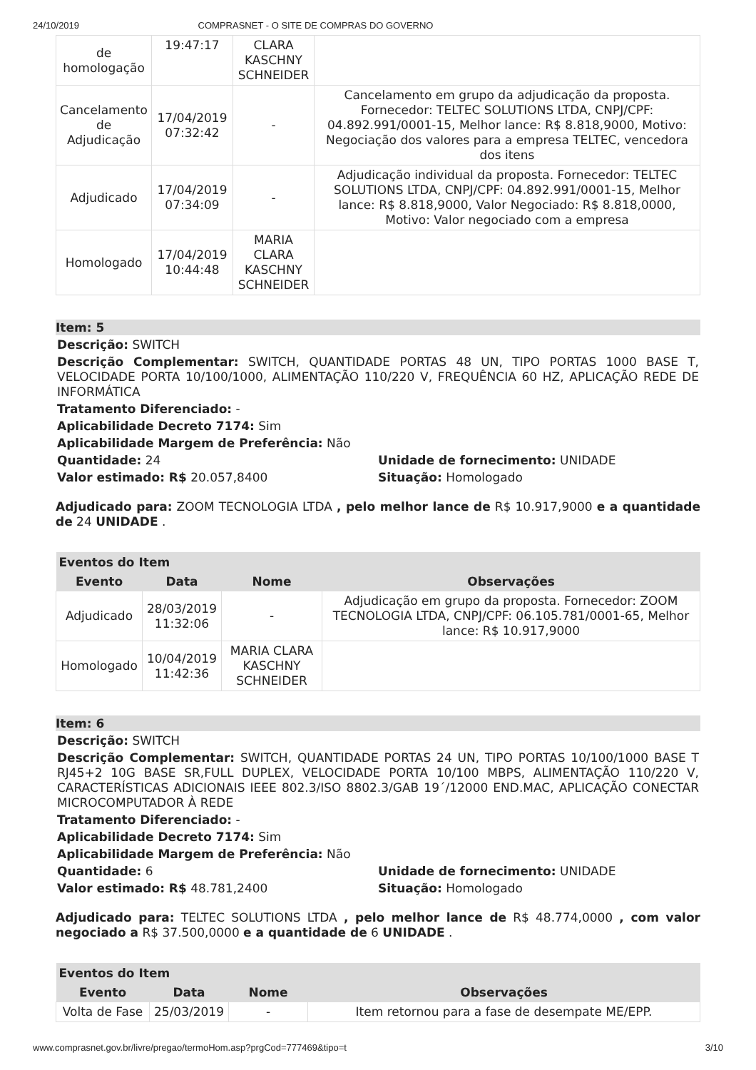24/10/2019 COMPRASNET - O SITE DE COMPRAS DO GOVERNO
| de homologação | 19:47:17 | CLARA KASCHNY SCHNEIDER | |
| Cancelamento de Adjudicação | 17/04/2019 07:32:42 | - | Cancelamento em grupo da adjudicação da proposta. Fornecedor: TELTEC SOLUTIONS LTDA, CNPJ/CPF: 04.892.991/0001-15, Melhor lance: R$ 8.818,9000, Motivo: Negociação dos valores para a empresa TELTEC, vencedora dos itens |
| Adjudicado | 17/04/2019 07:34:09 | - | Adjudicação individual da proposta. Fornecedor: TELTEC SOLUTIONS LTDA, CNPJ/CPF: 04.892.991/0001-15, Melhor lance: R$ 8.818,9000, Valor Negociado: R$ 8.818,0000, Motivo: Valor negociado com a empresa |
| Homologado | 17/04/2019 10:44:48 | MARIA CLARA KASCHNY SCHNEIDER | |
Item: 5
Descrição: SWITCH
Descrição Complementar: SWITCH, QUANTIDADE PORTAS 48 UN, TIPO PORTAS 1000 BASE T, VELOCIDADE PORTA 10/100/1000, ALIMENTAÇÃO 110/220 V, FREQUÊNCIA 60 HZ, APLICAÇÃO REDE DE INFORMÁTICA
Tratamento Diferenciado: -
Aplicabilidade Decreto 7174: Sim
Aplicabilidade Margem de Preferência: Não
Quantidade: 24 Unidade de fornecimento: UNIDADE
Valor estimado: R$ 20.057,8400 Situação: Homologado
Adjudicado para: ZOOM TECNOLOGIA LTDA , pelo melhor lance de R$ 10.917,9000 e a quantidade de 24 UNIDADE .
| Eventos do Item | | | |
| --- | --- | --- | --- |
| Evento | Data | Nome | Observações |
| Adjudicado | 28/03/2019 11:32:06 | - | Adjudicação em grupo da proposta. Fornecedor: ZOOM TECNOLOGIA LTDA, CNPJ/CPF: 06.105.781/0001-65, Melhor lance: R$ 10.917,9000 |
| Homologado | 10/04/2019 11:42:36 | MARIA CLARA KASCHNY SCHNEIDER | |
Item: 6
Descrição: SWITCH
Descrição Complementar: SWITCH, QUANTIDADE PORTAS 24 UN, TIPO PORTAS 10/100/1000 BASE T RJ45+2 10G BASE SR,FULL DUPLEX, VELOCIDADE PORTA 10/100 MBPS, ALIMENTAÇÃO 110/220 V, CARACTERÍSTICAS ADICIONAIS IEEE 802.3/ISO 8802.3/GAB 19´/12000 END.MAC, APLICAÇÃO CONECTAR MICROCOMPUTADOR À REDE
Tratamento Diferenciado: -
Aplicabilidade Decreto 7174: Sim
Aplicabilidade Margem de Preferência: Não
Quantidade: 6 Unidade de fornecimento: UNIDADE
Valor estimado: R$ 48.781,2400 Situação: Homologado
Adjudicado para: TELTEC SOLUTIONS LTDA , pelo melhor lance de R$ 48.774,0000 , com valor negociado a R$ 37.500,0000 e a quantidade de 6 UNIDADE .
| Eventos do Item | | | |
| --- | --- | --- | --- |
| Evento | Data | Nome | Observações |
| Volta de Fase | 25/03/2019 | - | Item retornou para a fase de desempate ME/EPP. |
www.comprasnet.gov.br/livre/pregao/termoHom.asp?prgCod=777469&tipo=t 3/10